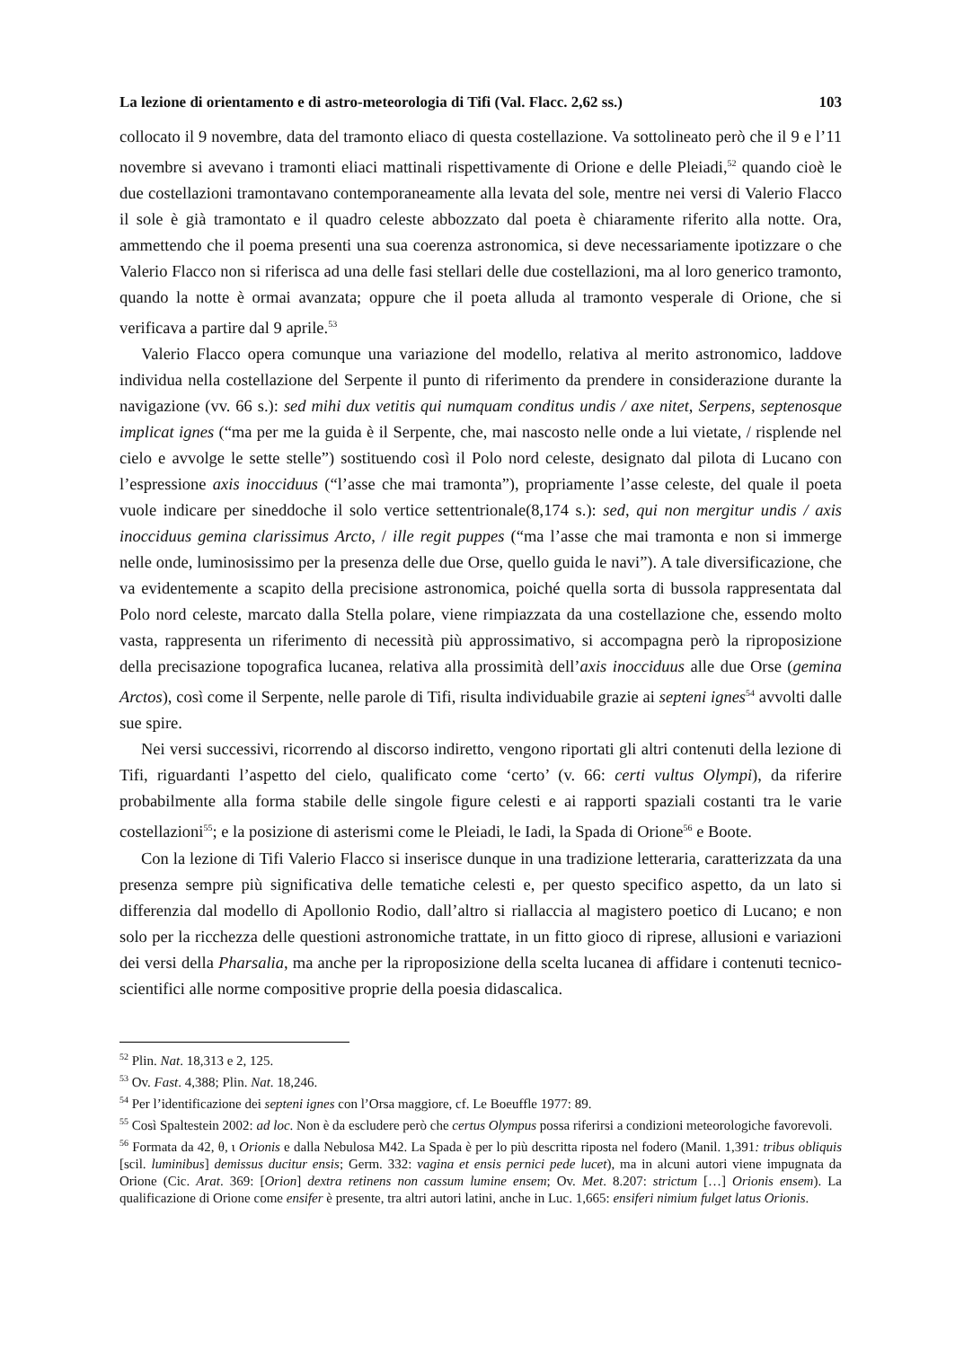La lezione di orientamento e di astro-meteorologia di Tifi (Val. Flacc. 2,62 ss.) 103
collocato il 9 novembre, data del tramonto eliaco di questa costellazione. Va sottolineato però che il 9 e l’11 novembre si avevano i tramonti eliaci mattinali rispettivamente di Orione e delle Pleiadi,<sup>52</sup> quando cioè le due costellazioni tramontavano contemporaneamente alla levata del sole, mentre nei versi di Valerio Flacco il sole è già tramontato e il quadro celeste abbozzato dal poeta è chiaramente riferito alla notte. Ora, ammettendo che il poema presenti una sua coerenza astronomica, si deve necessariamente ipotizzare o che Valerio Flacco non si riferisca ad una delle fasi stellari delle due costellazioni, ma al loro generico tramonto, quando la notte è ormai avanzata; oppure che il poeta alluda al tramonto vesperale di Orione, che si verificava a partire dal 9 aprile.<sup>53</sup>
Valerio Flacco opera comunque una variazione del modello, relativa al merito astronomico, laddove individua nella costellazione del Serpente il punto di riferimento da prendere in considerazione durante la navigazione (vv. 66 s.): sed mihi dux vetitis qui numquam conditus undis / axe nitet, Serpens, septenosque implicat ignes (“ma per me la guida è il Serpente, che, mai nascosto nelle onde a lui vietate, / risplende nel cielo e avvolge le sette stelle”) sostituendo così il Polo nord celeste, designato dal pilota di Lucano con l’espressione axis inocciduus (“l’asse che mai tramonta”), propriamente l’asse celeste, del quale il poeta vuole indicare per sineddoche il solo vertice settentrionale(8,174 s.): sed, qui non mergitur undis / axis inocciduus gemina clarissimus Arcto, / ille regit puppes (“ma l’asse che mai tramonta e non si immerge nelle onde, luminosissimo per la presenza delle due Orse, quello guida le navi”). A tale diversificazione, che va evidentemente a scapito della precisione astronomica, poiché quella sorta di bussola rappresentata dal Polo nord celeste, marcato dalla Stella polare, viene rimpiazzata da una costellazione che, essendo molto vasta, rappresenta un riferimento di necessità più approssimativo, si accompagna però la riproposizione della precisazione topografica lucanea, relativa alla prossimità dell’axis inocciduus alle due Orse (gemina Arctos), così come il Serpente, nelle parole di Tifi, risulta individuabile grazie ai septeni ignes<sup>54</sup> avvolti dalle sue spire.
Nei versi successivi, ricorrendo al discorso indiretto, vengono riportati gli altri contenuti della lezione di Tifi, riguardanti l’aspetto del cielo, qualificato come ‘certo’ (v. 66: certi vultus Olympi), da riferire probabilmente alla forma stabile delle singole figure celesti e ai rapporti spaziali costanti tra le varie costellazioni<sup>55</sup>; e la posizione di asterismi come le Pleiadi, le Iadi, la Spada di Orione<sup>56</sup> e Boote.
Con la lezione di Tifi Valerio Flacco si inserisce dunque in una tradizione letteraria, caratterizzata da una presenza sempre più significativa delle tematiche celesti e, per questo specifico aspetto, da un lato si differenzia dal modello di Apollonio Rodio, dall’altro si riallaccia al magistero poetico di Lucano; e non solo per la ricchezza delle questioni astronomiche trattate, in un fitto gioco di riprese, allusioni e variazioni dei versi della Pharsalia, ma anche per la riproposizione della scelta lucanea di affidare i contenuti tecnico-scientifici alle norme compositive proprie della poesia didascalica.
<sup>52</sup> Plin. Nat. 18,313 e 2, 125.
<sup>53</sup> Ov. Fast. 4,388; Plin. Nat. 18,246.
<sup>54</sup> Per l’identificazione dei septeni ignes con l’Orsa maggiore, cf. Le Boeuffle 1977: 89.
<sup>55</sup> Così Spaltestein 2002: ad loc. Non è da escludere però che certus Olympus possa riferirsi a condizioni meteorologiche favorevoli.
<sup>56</sup> Formata da 42, θ, ι Orionis e dalla Nebulosa M42. La Spada è per lo più descritta riposta nel fodero (Manil. 1,391: tribus obliquis [scil. luminibus] demissus ducitur ensis; Germ. 332: vagina et ensis pernici pede lucet), ma in alcuni autori viene impugnata da Orione (Cic. Arat. 369: [Orion] dextra retinens non cassum lumine ensem; Ov. Met. 8.207: strictum […] Orionis ensem). La qualificazione di Orione come ensifer è presente, tra altri autori latini, anche in Luc. 1,665: ensiferi nimium fulget latus Orionis.